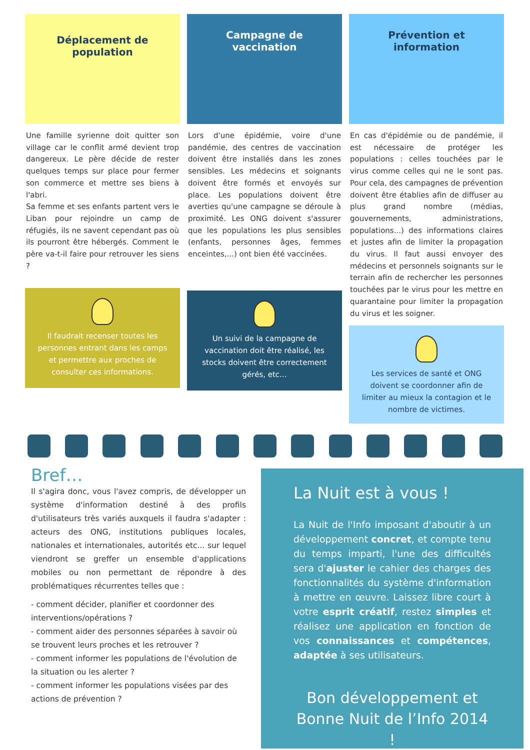Déplacement de
population
Une famille syrienne doit quitter son village car le conflit armé devient trop dangereux. Le père décide de rester quelques temps sur place pour fermer son commerce et mettre ses biens à l'abri.
Sa femme et ses enfants partent vers le Liban pour rejoindre un camp de réfugiés, ils ne savent cependant pas où ils pourront être hébergés. Comment le père va-t-il faire pour retrouver les siens ?
Il faudrait recenser toutes les personnes entrant dans les camps et permettre aux proches de consulter ces informations.
Campagne de
vaccination
Lors d'une épidémie, voire d'une pandémie, des centres de vaccination doivent être installés dans les zones sensibles. Les médecins et soignants doivent être formés et envoyés sur place. Les populations doivent être averties qu'une campagne se déroule à proximité. Les ONG doivent s'assurer que les populations les plus sensibles (enfants, personnes âges, femmes enceintes,...) ont bien été vaccinées.
Un suivi de la campagne de vaccination doit être réalisé, les stocks doivent être correctement gérés, etc...
Prévention et
information
En cas d'épidémie ou de pandémie, il est nécessaire de protéger les populations : celles touchées par le virus comme celles qui ne le sont pas. Pour cela, des campagnes de prévention doivent être établies afin de diffuser au plus grand nombre (médias, gouvernements, administrations, populations...) des informations claires et justes afin de limiter la propagation du virus. Il faut aussi envoyer des médecins et personnels soignants sur le terrain afin de rechercher les personnes touchées par le virus pour les mettre en quarantaine pour limiter la propagation du virus et les soigner.
Les services de santé et ONG doivent se coordonner afin de limiter au mieux la contagion et le nombre de victimes.
Bref…
Il s'agira donc, vous l'avez compris, de développer un système d'information destiné à des profils d'utilisateurs très variés auxquels il faudra s'adapter : acteurs des ONG, institutions publiques locales, nationales et internationales, autorités etc... sur lequel viendront se greffer un ensemble d'applications mobiles ou non permettant de répondre à des problématiques récurrentes telles que :
- comment décider, planifier et coordonner des interventions/opérations ?
- comment aider des personnes séparées à savoir où se trouvent leurs proches et les retrouver ?
- comment informer les populations de l'évolution de la situation ou les alerter ?
- comment informer les populations visées par des actions de prévention ?
La Nuit est à vous !
La Nuit de l'Info imposant d'aboutir à un développement concret, et compte tenu du temps imparti, l'une des difficultés sera d'ajuster le cahier des charges des fonctionnalités du système d'information à mettre en œuvre. Laissez libre court à votre esprit créatif, restez simples et réalisez une application en fonction de vos connaissances et compétences, adaptée à ses utilisateurs.
Bon développement et
Bonne Nuit de l’Info 2014 !